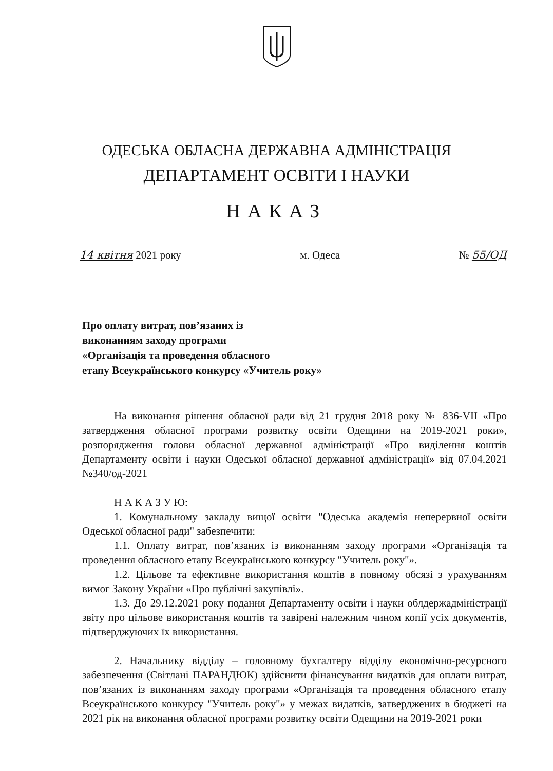ОДЕСЬКА ОБЛАСНА ДЕРЖАВНА АДМІНІСТРАЦІЯ
ДЕПАРТАМЕНТ ОСВІТИ І НАУКИ
НАКАЗ
14 квітня 2021 року м. Одеса № 55/ОД
Про оплату витрат, пов’язаних із
виконанням заходу програми
«Організація та проведення обласного
етапу Всеукраїнського конкурсу «Учитель року»
На виконання рішення обласної ради від 21 грудня 2018 року № 836-VII «Про затвердження обласної програми розвитку освіти Одещини на 2019-2021 роки», розпорядження голови обласної державної адміністрації «Про виділення коштів Департаменту освіти і науки Одеської обласної державної адміністрації» від 07.04.2021 №340/од-2021
Н А К А З У Ю:
1. Комунальному закладу вищої освіти "Одеська академія неперервної освіти Одеської обласної ради" забезпечити:
1.1. Оплату витрат, пов’язаних із виконанням заходу програми «Організація та проведення обласного етапу Всеукраїнського конкурсу "Учитель року"».
1.2. Цільове та ефективне використання коштів в повному обсязі з урахуванням вимог Закону України «Про публічні закупівлі».
1.3. До 29.12.2021 року подання Департаменту освіти і науки облдержадміністрації звіту про цільове використання коштів та завірені належним чином копії усіх документів, підтверджуючих їх використання.
2. Начальнику відділу – головному бухгалтеру відділу економічно-ресурсного забезпечення (Світлані ПАРАНДЮК) здійснити фінансування видатків для оплати витрат, пов’язаних із виконанням заходу програми «Організація та проведення обласного етапу Всеукраїнського конкурсу "Учитель року"» у межах видатків, затверджених в бюджеті на 2021 рік на виконання обласної програми розвитку освіти Одещини на 2019-2021 роки